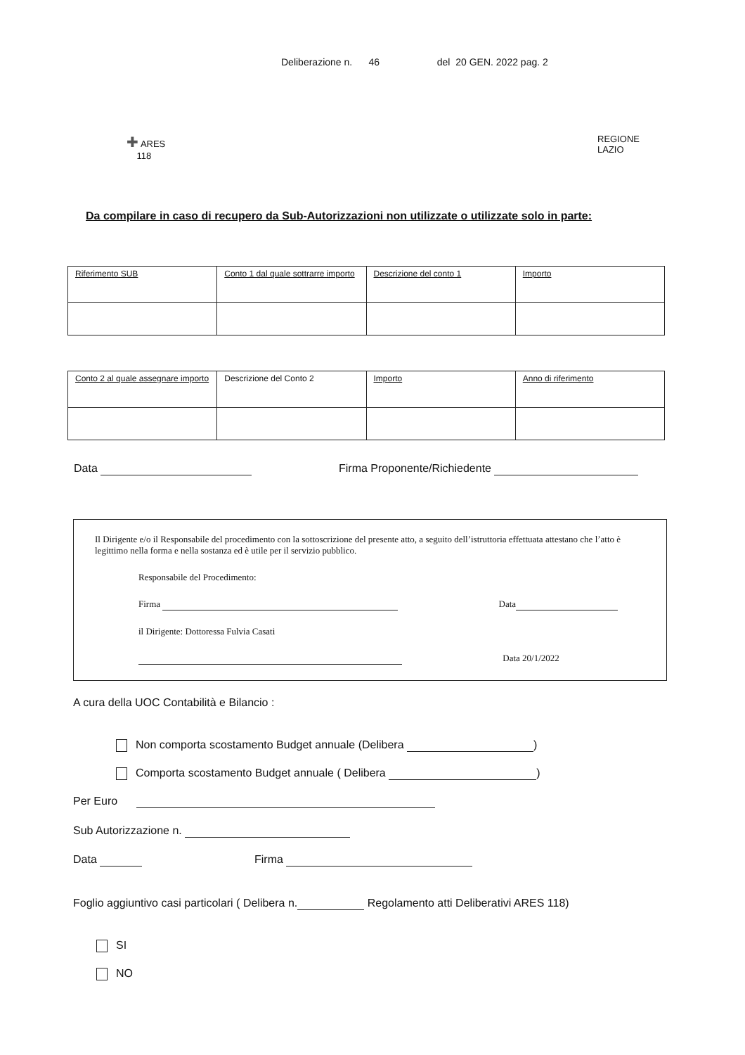Deliberazione n. 46 del 20 GEN. 2022 pag. 2
✚ ARES
118
REGIONE
LAZIO
Da compilare in caso di recupero da Sub-Autorizzazioni non utilizzate o utilizzate solo in parte:
| Riferimento SUB | Conto 1 dal quale sottrarre importo | Descrizione del conto 1 | Importo |
| Conto 2 al quale assegnare importo | Descrizione del Conto 2 | Importo | Anno di riferimento |
Data Firma Proponente/Richiedente
Il Dirigente e/o il Responsabile del procedimento con la sottoscrizione del presente atto, a seguito dell’istruttoria effettuata attestano che l’atto è legittimo nella forma e nella sostanza ed è utile per il servizio pubblico.
Responsabile del Procedimento:
Firma Data
il Dirigente: Dottoressa Fulvia Casati
Data 20/1/2022
A cura della UOC Contabilità e Bilancio :
Non comporta scostamento Budget annuale (Delibera )
Comporta scostamento Budget annuale ( Delibera )
Per Euro
Sub Autorizzazione n.
Data Firma
Foglio aggiuntivo casi particolari ( Delibera n. Regolamento atti Deliberativi ARES 118)
SI
NO